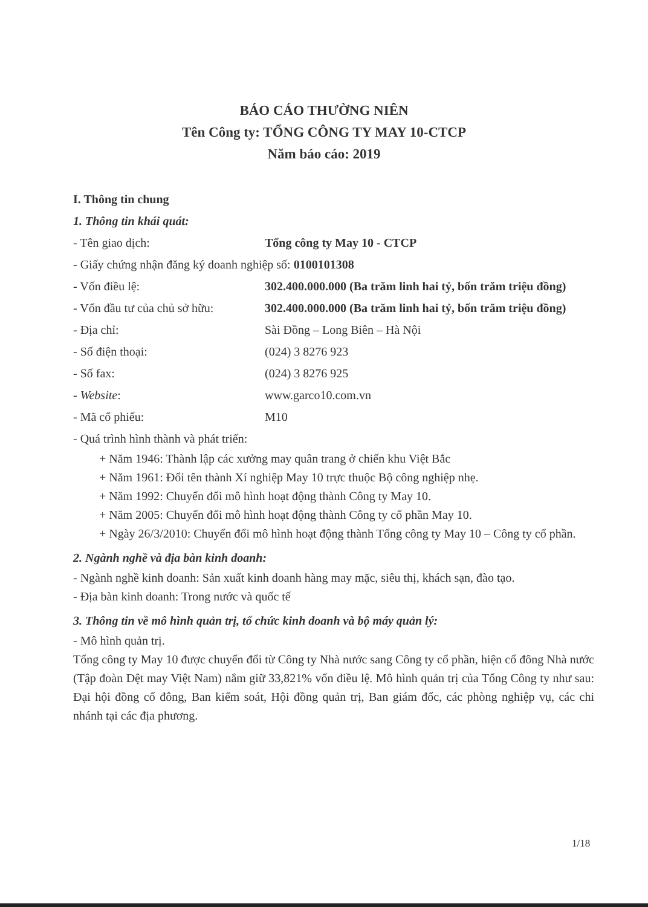BÁO CÁO THƯỜNG NIÊN
Tên Công ty: TỔNG CÔNG TY MAY 10-CTCP
Năm báo cáo: 2019
I. Thông tin chung
1. Thông tin khái quát:
- Tên giao dịch: Tổng công ty May 10 - CTCP
- Giấy chứng nhận đăng ký doanh nghiệp số: 0100101308
- Vốn điều lệ: 302.400.000.000 (Ba trăm linh hai tỷ, bốn trăm triệu đồng)
- Vốn đầu tư của chủ sở hữu:
302.400.000.000 (Ba trăm linh hai tỷ, bốn trăm triệu đồng)
- Địa chỉ: Sài Đồng – Long Biên – Hà Nội
- Số điện thoại: (024) 3 8276 923
- Số fax: (024) 3 8276 925
- Website: www.garco10.com.vn
- Mã cổ phiếu: M10
- Quá trình hình thành và phát triển:
+ Năm 1946: Thành lập các xưởng may quân trang ở chiến khu Việt Bắc
+ Năm 1961: Đổi tên thành Xí nghiệp May 10 trực thuộc Bộ công nghiệp nhẹ.
+ Năm 1992: Chuyển đổi mô hình hoạt động thành Công ty May 10.
+ Năm 2005: Chuyển đổi mô hình hoạt động thành Công ty cổ phần May 10.
+ Ngày 26/3/2010: Chuyển đổi mô hình hoạt động thành Tổng công ty May 10 – Công ty cổ phần.
2. Ngành nghề và địa bàn kinh doanh:
- Ngành nghề kinh doanh: Sản xuất kinh doanh hàng may mặc, siêu thị, khách sạn, đào tạo.
- Địa bàn kinh doanh: Trong nước và quốc tế
3. Thông tin về mô hình quản trị, tổ chức kinh doanh và bộ máy quản lý:
- Mô hình quản trị.
Tổng công ty May 10 được chuyển đổi từ Công ty Nhà nước sang Công ty cổ phần, hiện cổ đông Nhà nước (Tập đoàn Dệt may Việt Nam) nắm giữ 33,821% vốn điều lệ. Mô hình quản trị của Tổng Công ty như sau: Đại hội đồng cổ đông, Ban kiểm soát, Hội đồng quản trị, Ban giám đốc, các phòng nghiệp vụ, các chi nhánh tại các địa phương.
1/18